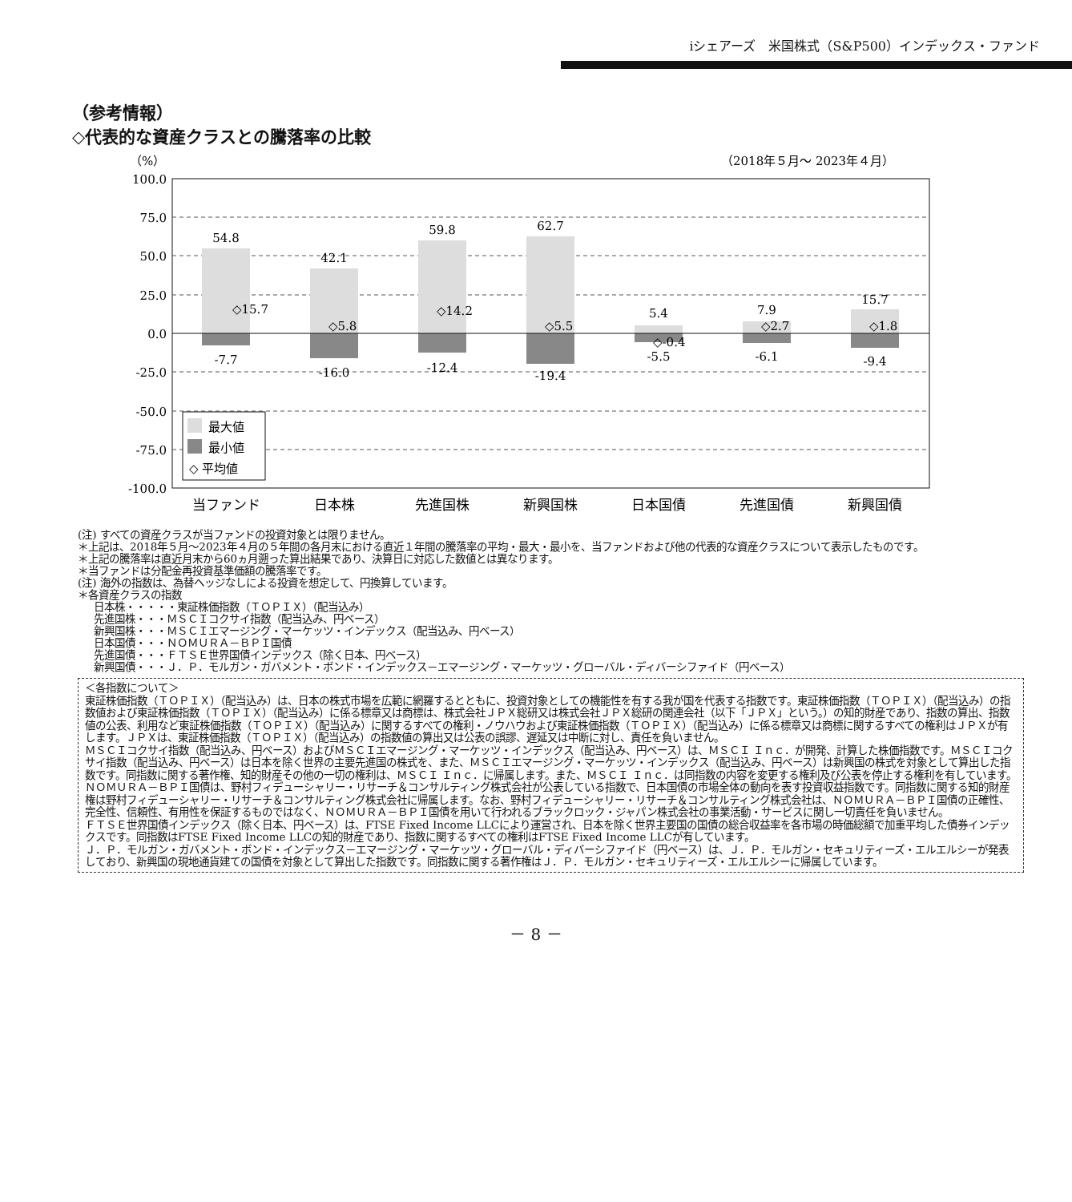iシェアーズ　米国株式（S&P500）インデックス・ファンド
（参考情報）
◇代表的な資産クラスとの騰落率の比較
（%）
（2018年５月～ 2023年４月）
100.0
75.0
50.0
25.0
0.0
-25.0
-50.0
-75.0
-100.0
54.8
42.1
59.8
62.7
5.4
7.9
15.7
-7.7
-16.0
-12.4
-19.4
-5.5
-6.1
-9.4
◇15.7
◇5.8
◇14.2
◇5.5
◇-0.4
◇2.7
◇1.8
最大値
最小値
◇ 平均値
当ファンド
日本株
先進国株
新興国株
日本国債
先進国債
新興国債
(注) すべての資産クラスが当ファンドの投資対象とは限りません。
＊上記は、2018年５月～2023年４月の５年間の各月末における直近１年間の騰落率の平均・最大・最小を、当ファンドおよび他の代表的な資産クラスについて表示したものです。
＊上記の騰落率は直近月末から60ヵ月遡った算出結果であり、決算日に対応した数値とは異なります。
＊当ファンドは分配金再投資基準価額の騰落率です。
(注) 海外の指数は、為替ヘッジなしによる投資を想定して、円換算しています。
＊各資産クラスの指数
日本株・・・・・東証株価指数（ＴＯＰＩＸ）（配当込み）
先進国株・・・ＭＳＣＩコクサイ指数（配当込み、円ベース）
新興国株・・・ＭＳＣＩエマージング・マーケッツ・インデックス（配当込み、円ベース）
日本国債・・・ＮＯＭＵＲＡ－ＢＰＩ国債
先進国債・・・ＦＴＳＥ世界国債インデックス（除く日本、円ベース）
新興国債・・・Ｊ．Ｐ．モルガン・ガバメント・ボンド・インデックス－エマージング・マーケッツ・グローバル・ディバーシファイド（円ベース）
＜各指数について＞
東証株価指数（ＴＯＰＩＸ）（配当込み）は、日本の株式市場を広範に網羅するとともに、投資対象としての機能性を有する我が国を代表する指数です。東証株価指数（ＴＯＰＩＸ）（配当込み）の指数値および東証株価指数（ＴＯＰＩＸ）（配当込み）に係る標章又は商標は、株式会社ＪＰＸ総研又は株式会社ＪＰＸ総研の関連会社（以下「ＪＰＸ」という。）の知的財産であり、指数の算出、指数値の公表、利用など東証株価指数（ＴＯＰＩＸ）（配当込み）に関するすべての権利・ノウハウおよび東証株価指数（ＴＯＰＩＸ）（配当込み）に係る標章又は商標に関するすべての権利はＪＰＸが有します。ＪＰＸは、東証株価指数（ＴＯＰＩＸ）（配当込み）の指数値の算出又は公表の誤謬、遅延又は中断に対し、責任を負いません。
ＭＳＣＩコクサイ指数（配当込み、円ベース）およびＭＳＣＩエマージング・マーケッツ・インデックス（配当込み、円ベース）は、ＭＳＣＩ Ｉｎｃ．が開発、計算した株価指数です。ＭＳＣＩコクサイ指数（配当込み、円ベース）は日本を除く世界の主要先進国の株式を、また、ＭＳＣＩエマージング・マーケッツ・インデックス（配当込み、円ベース）は新興国の株式を対象として算出した指数です。同指数に関する著作権、知的財産その他の一切の権利は、ＭＳＣＩ Ｉｎｃ．に帰属します。また、ＭＳＣＩ Ｉｎｃ．は同指数の内容を変更する権利及び公表を停止する権利を有しています。
ＮＯＭＵＲＡ－ＢＰＩ国債は、野村フィデューシャリー・リサーチ＆コンサルティング株式会社が公表している指数で、日本国債の市場全体の動向を表す投資収益指数です。同指数に関する知的財産権は野村フィデューシャリー・リサーチ＆コンサルティング株式会社に帰属します。なお、野村フィデューシャリー・リサーチ＆コンサルティング株式会社は、ＮＯＭＵＲＡ－ＢＰＩ国債の正確性、完全性、信頼性、有用性を保証するものではなく、ＮＯＭＵＲＡ－ＢＰＩ国債を用いて行われるブラックロック・ジャパン株式会社の事業活動・サービスに関し一切責任を負いません。
ＦＴＳＥ世界国債インデックス（除く日本、円ベース）は、FTSE Fixed Income LLCにより運営され、日本を除く世界主要国の国債の総合収益率を各市場の時価総額で加重平均した債券インデックスです。同指数はFTSE Fixed Income LLCの知的財産であり、指数に関するすべての権利はFTSE Fixed Income LLCが有しています。
Ｊ．Ｐ．モルガン・ガバメント・ボンド・インデックス－エマージング・マーケッツ・グローバル・ディバーシファイド（円ベース）は、Ｊ．Ｐ．モルガン・セキュリティーズ・エルエルシーが発表しており、新興国の現地通貨建ての国債を対象として算出した指数です。同指数に関する著作権はＪ．Ｐ．モルガン・セキュリティーズ・エルエルシーに帰属しています。
－ 8 －